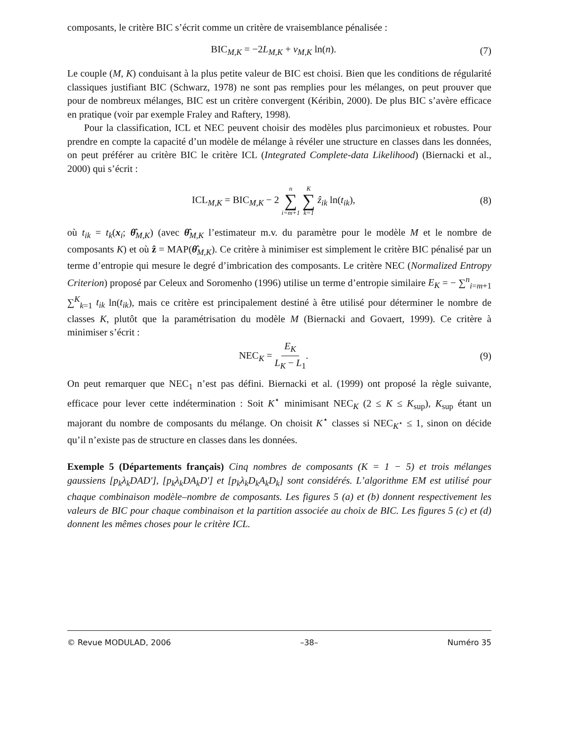composants, le critère BIC s’écrit comme un critère de vraisemblance pénalisée :
BIC<sub>M,K</sub> = −2L<sub>M,K</sub> + ν<sub>M,K</sub> ln(n). (7)
Le couple (M, K) conduisant à la plus petite valeur de BIC est choisi. Bien que les conditions de régularité classiques justifiant BIC (Schwarz, 1978) ne sont pas remplies pour les mélanges, on peut prouver que pour de nombreux mélanges, BIC est un critère convergent (Kéribin, 2000). De plus BIC s’avère efficace en pratique (voir par exemple Fraley and Raftery, 1998).
Pour la classification, ICL et NEC peuvent choisir des modèles plus parcimonieux et robustes. Pour prendre en compte la capacité d’un modèle de mélange à révéler une structure en classes dans les données, on peut préférer au critère BIC le critère ICL (Integrated Complete-data Likelihood) (Biernacki et al., 2000) qui s’écrit :
ICL<sub>M,K</sub> = BIC<sub>M,K</sub> − 2 n ∑ i=m+1 K ∑ k=1 ẑ<sub>ik</sub> ln(t<sub>ik</sub>), (8)
où t<sub>ik</sub> = t<sub>k</sub>(x<sub>i</sub>; θ̂<sub>M,K</sub>) (avec θ̂<sub>M,K</sub> l’estimateur m.v. du paramètre pour le modèle M et le nombre de composants K) et où ẑ = MAP(θ̂<sub>M,K</sub>). Ce critère à minimiser est simplement le critère BIC pénalisé par un terme d’entropie qui mesure le degré d’imbrication des composants. Le critère NEC (Normalized Entropy Criterion) proposé par Celeux and Soromenho (1996) utilise un terme d’entropie similaire E<sub>K</sub> = − ∑<sup>n</sup><sub>i=m+1</sub> ∑<sup>K</sup><sub>k=1</sub> t<sub>ik</sub> ln(t<sub>ik</sub>), mais ce critère est principalement destiné à être utilisé pour déterminer le nombre de classes K, plutôt que la paramétrisation du modèle M (Biernacki and Govaert, 1999). Ce critère à minimiser s’écrit :
NEC<sub>K</sub> = E<sub>K</sub> L<sub>K</sub> − L<sub>1</sub>. (9)
On peut remarquer que NEC<sub>1</sub> n’est pas défini. Biernacki et al. (1999) ont proposé la règle suivante, efficace pour lever cette indétermination : Soit K<sup>⋆</sup> minimisant NEC<sub>K</sub> (2 ≤ K ≤ K<sub>sup</sub>), K<sub>sup</sub> étant un majorant du nombre de composants du mélange. On choisit K<sup>⋆</sup> classes si NEC<sub>K<sup>⋆</sup></sub> ≤ 1, sinon on décide qu’il n’existe pas de structure en classes dans les données.
Exemple 5 (Départements français) Cinq nombres de composants (K = 1 − 5) et trois mélanges gaussiens [p<sub>k</sub>λ<sub>k</sub>DAD′], [p<sub>k</sub>λ<sub>k</sub>DA<sub>k</sub>D′] et [p<sub>k</sub>λ<sub>k</sub>D<sub>k</sub>A<sub>k</sub>D<sub>k</sub>] sont considérés. L’algorithme EM est utilisé pour chaque combinaison modèle–nombre de composants. Les figures 5 (a) et (b) donnent respectivement les valeurs de BIC pour chaque combinaison et la partition associée au choix de BIC. Les figures 5 (c) et (d) donnent les mêmes choses pour le critère ICL.
© Revue MODULAD, 2006 –38– Numéro 35